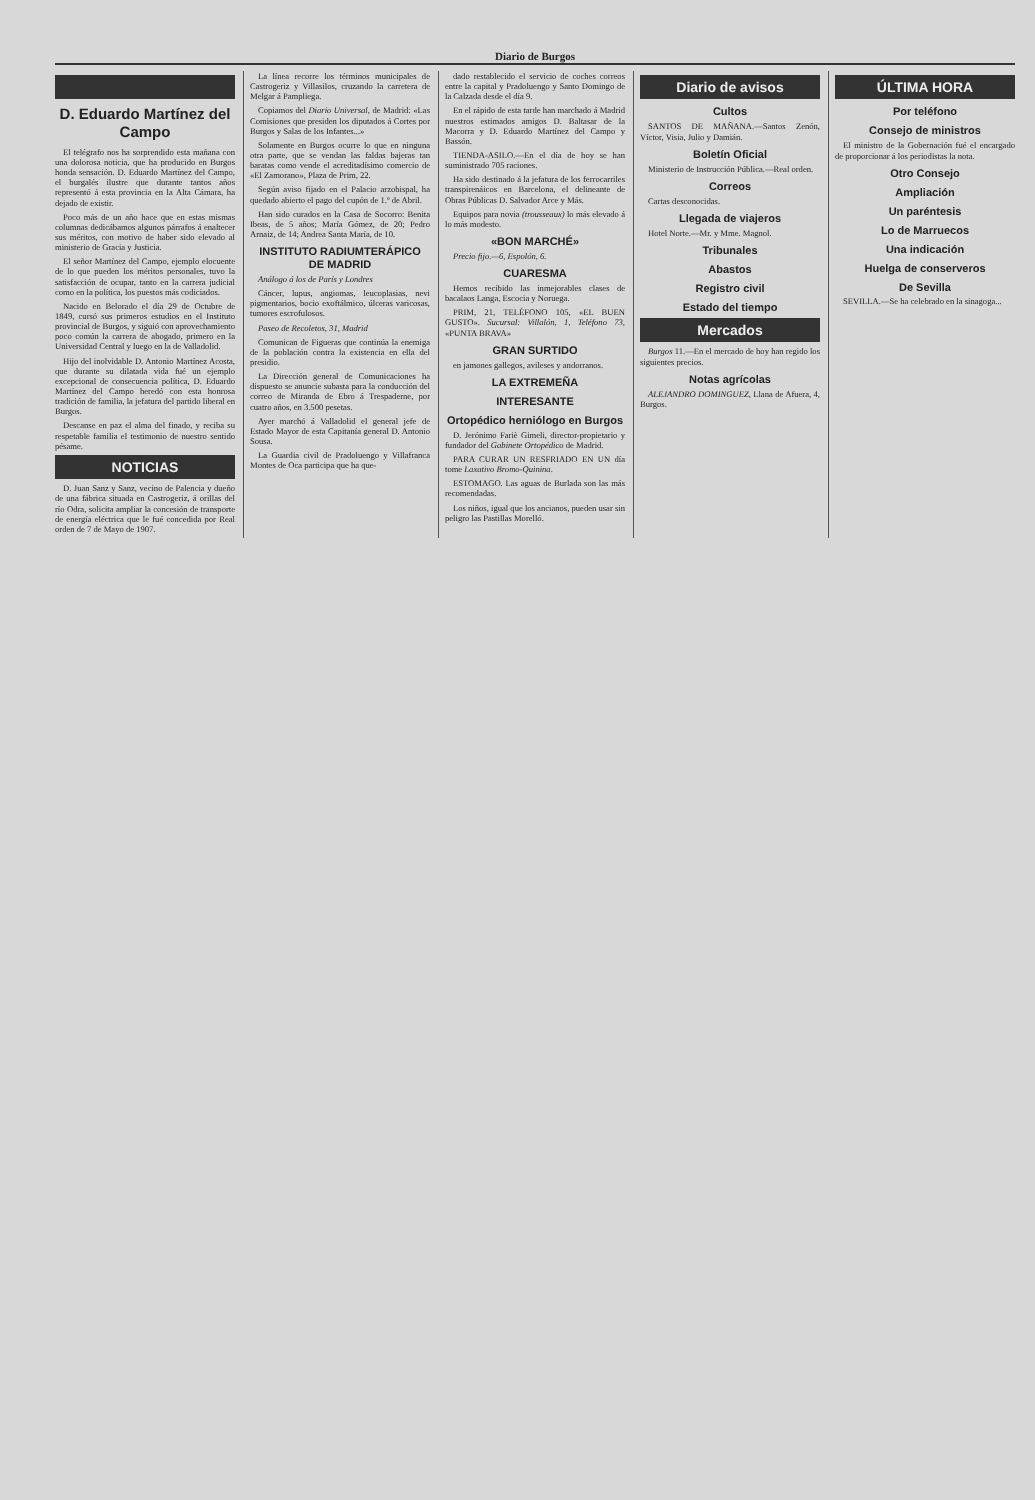Diario de Burgos
D. Eduardo Martínez del Campo
El telégrafo nos ha sorprendido esta mañana con una dolorosa noticia, que ha producido en Burgos honda sensación. D. Eduardo Martínez del Campo, el burgalés ilustre que durante tantos años representó á esta provincia en la Alta Cámara, ha dejado de existir.
Poco más de un año hace que en estas mismas columnas dedicábamos algunos párrafos á enaltecer sus méritos, con motivo de haber sido elevado al ministerio de Gracia y Justicia.
El señor Martínez del Campo, ejemplo elocuente de lo que pueden los méritos personales, tuvo la satisfacción de ocupar, tanto en la carrera judicial como en la política, los puestos más codiciados.
Nacido en Belorado el día 29 de Octubre de 1849, cursó sus primeros estudios en el Instituto provincial de Burgos, y siguió con aprovechamiento poco común la carrera de abogado, primero en la Universidad Central y luego en la de Valladolid.
Hijo del inolvidable D. Antonio Martínez Acosta, que durante su dilatada vida fué un ejemplo excepcional de consecuencia política, D. Eduardo Martínez del Campo heredó con esta honrosa tradición de familia, la jefatura del partido liberal en Burgos.
Descanse en paz el alma del finado, y reciba su respetable familia el testimonio de nuestro sentido pésame.
NOTICIAS
D. Juan Sanz y Sanz, vecino de Palencia y dueño de una fábrica situada en Castrogeriz, á orillas del río Odra, solicita ampliar la concesión de transporte de energía eléctrica que le fué concedida por Real orden de 7 de Mayo de 1907.
La línea recorre los términos municipales de Castrogeriz y Villasilos, cruzando la carretera de Melgar á Pampliega.
Copiamos del Diario Universal, de Madrid: «Las Comisiones que presiden los diputados á Cortes por Burgos y Salas de los Infantes...»
Solamente en Burgos ocurre lo que en ninguna otra parte, que se vendan las faldas bajeras tan baratas como vende el acreditadísimo comercio de «El Zamorano», Plaza de Prim, 22.
Según aviso fijado en el Palacio arzobispal, ha quedado abierto el pago del cupón de 1.º de Abril.
Han sido curados en la Casa de Socorro: Benita Ibeas, de 5 años; María Gómez, de 20; Pedro Arnaiz, de 14; Andrea Santa María, de 10.
INSTITUTO RADIUMTERÁPICO
DE MADRID
Análogo á los de París y Londres
Cáncer, lupus, angiomas, leucoplasias, nevi pigmentarios, bocio exoftálmico, úlceras varicosas, tumores escrofulosos.
Paseo de Recoletos, 31, Madrid
Comunican de Figueras que continúa la enemiga de la población contra la existencia en ella del presidio.
La Dirección general de Comunicaciones ha dispuesto se anuncie subasta para la conducción del correo de Miranda de Ebro á Trespaderne, por cuatro años, en 3.500 pesetas.
Ayer marchó á Valladolid el general jefe de Estado Mayor de esta Capitanía general D. Antonio Sousa.
La Guardia civil de Pradoluengo y Villafranca Montes de Oca participa que ha que-
dado restablecido el servicio de coches correos entre la capital y Pradoluengo y Santo Domingo de la Calzada desde el día 9.
En el rápido de esta tarde han marchado á Madrid nuestros estimados amigos D. Baltasar de la Macorra y D. Eduardo Martínez del Campo y Bassón.
TIENDA-ASILO.—En el día de hoy se han suministrado 705 raciones.
Ha sido destinado á la jefatura de los ferrocarriles transpirenáicos en Barcelona, el delineante de Obras Públicas D. Salvador Arce y Más.
Equipos para novia (trousseaux) lo más elevado á lo más modesto.
«BON MARCHÉ»
Precio fijo.—6, Espolón, 6.
CUARESMA
Hemos recibido las inmejorables clases de bacalaos Langa, Escocia y Noruega.
PRIM, 21, TELÉFONO 105, «EL BUEN GUSTO». Sucursal: Villalón, 1, Teléfono 73, «PUNTA BRAVA»
GRAN SURTIDO
en jamones gallegos, avileses y andorranos.
LA EXTREMEÑA
INTERESANTE
Ortopédico herniólogo en Burgos
D. Jerónimo Fariè Gimeli, director-propietario y fundador del Gabinete Ortopédico de Madrid.
PARA CURAR UN RESFRIADO EN UN día tome Laxativo Bromo-Quinina.
ESTOMAGO. Las aguas de Burlada son las más recomendadas.
Los niños, igual que los ancianos, pueden usar sin peligro las Pastillas Morelló.
Diario de avisos
Cultos
SANTOS DE MAÑANA.—Santos Zenón, Víctor, Visia, Julio y Damián.
Boletín Oficial
Ministerio de Instrucción Pública.—Real orden.
Correos
Cartas desconocidas.
Llegada de viajeros
Hotel Norte.—Mr. y Mme. Magnol.
Tribunales
Abastos
Registro civil
Estado del tiempo
Mercados
Burgos 11.—En el mercado de hoy han regido los siguientes precios.
Notas agrícolas
ALEJANDRO DOMINGUEZ, Llana de Afuera, 4, Burgos.
ÚLTIMA HORA
Por teléfono
Consejo de ministros
El ministro de la Gobernación fué el encargado de proporcionar á los periodistas la nota.
Otro Consejo
Ampliación
Un paréntesis
Lo de Marruecos
Una indicación
Huelga de conserveros
De Sevilla
SEVILLA.—Se ha celebrado en la sinagoga...